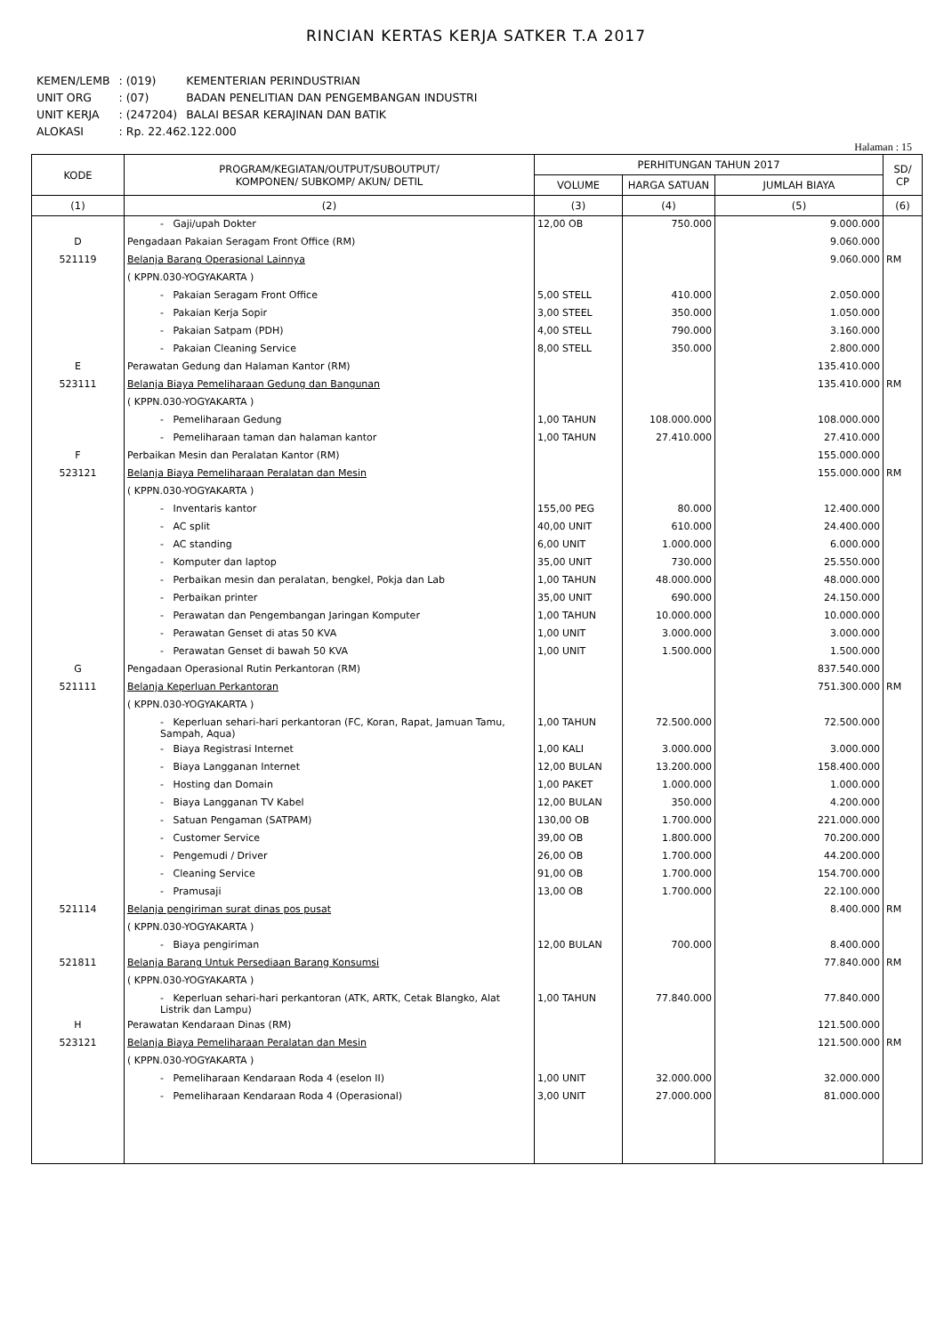RINCIAN KERTAS KERJA SATKER T.A 2017
| KEMEN/LEMB | : (019) | KEMENTERIAN PERINDUSTRIAN |
| UNIT ORG | : (07) | BADAN PENELITIAN DAN PENGEMBANGAN INDUSTRI |
| UNIT KERJA | : (247204) | BALAI BESAR KERAJINAN DAN BATIK |
| ALOKASI | : Rp. 22.462.122.000 | |
Halaman : 15
| KODE | PROGRAM/KEGIATAN/OUTPUT/SUBOUTPUT/ KOMPONEN/ SUBKOMP/ AKUN/ DETIL | PERHITUNGAN TAHUN 2017 | | | SD/ CP |
| --- | --- | --- | --- | --- | --- |
| | | VOLUME | HARGA SATUAN | JUMLAH BIAYA | |
| (1) | (2) | (3) | (4) | (5) | (6) |
| | - Gaji/upah Dokter | 12,00 OB | 750.000 | 9.000.000 | |
| D | Pengadaan Pakaian Seragam Front Office (RM) | | | 9.060.000 | |
| 521119 | Belanja Barang Operasional Lainnya | | | 9.060.000 | RM |
| | ( KPPN.030-YOGYAKARTA ) | | | | |
| | - Pakaian Seragam Front Office | 5,00 STELL | 410.000 | 2.050.000 | |
| | - Pakaian Kerja Sopir | 3,00 STEEL | 350.000 | 1.050.000 | |
| | - Pakaian Satpam (PDH) | 4,00 STELL | 790.000 | 3.160.000 | |
| | - Pakaian Cleaning Service | 8,00 STELL | 350.000 | 2.800.000 | |
| E | Perawatan Gedung dan Halaman Kantor (RM) | | | 135.410.000 | |
| 523111 | Belanja Biaya Pemeliharaan Gedung dan Bangunan | | | 135.410.000 | RM |
| | ( KPPN.030-YOGYAKARTA ) | | | | |
| | - Pemeliharaan Gedung | 1,00 TAHUN | 108.000.000 | 108.000.000 | |
| | - Pemeliharaan taman dan halaman kantor | 1,00 TAHUN | 27.410.000 | 27.410.000 | |
| F | Perbaikan Mesin dan Peralatan Kantor (RM) | | | 155.000.000 | |
| 523121 | Belanja Biaya Pemeliharaan Peralatan dan Mesin | | | 155.000.000 | RM |
| | ( KPPN.030-YOGYAKARTA ) | | | | |
| | - Inventaris kantor | 155,00 PEG | 80.000 | 12.400.000 | |
| | - AC split | 40,00 UNIT | 610.000 | 24.400.000 | |
| | - AC standing | 6,00 UNIT | 1.000.000 | 6.000.000 | |
| | - Komputer dan laptop | 35,00 UNIT | 730.000 | 25.550.000 | |
| | - Perbaikan mesin dan peralatan, bengkel, Pokja dan Lab | 1,00 TAHUN | 48.000.000 | 48.000.000 | |
| | - Perbaikan printer | 35,00 UNIT | 690.000 | 24.150.000 | |
| | - Perawatan dan Pengembangan Jaringan Komputer | 1,00 TAHUN | 10.000.000 | 10.000.000 | |
| | - Perawatan Genset di atas 50 KVA | 1,00 UNIT | 3.000.000 | 3.000.000 | |
| | - Perawatan Genset di bawah 50 KVA | 1,00 UNIT | 1.500.000 | 1.500.000 | |
| G | Pengadaan Operasional Rutin Perkantoran (RM) | | | 837.540.000 | |
| 521111 | Belanja Keperluan Perkantoran | | | 751.300.000 | RM |
| | ( KPPN.030-YOGYAKARTA ) | | | | |
| | - Keperluan sehari-hari perkantoran (FC, Koran, Rapat, Jamuan Tamu, Sampah, Aqua) | 1,00 TAHUN | 72.500.000 | 72.500.000 | |
| | - Biaya Registrasi Internet | 1,00 KALI | 3.000.000 | 3.000.000 | |
| | - Biaya Langganan Internet | 12,00 BULAN | 13.200.000 | 158.400.000 | |
| | - Hosting dan Domain | 1,00 PAKET | 1.000.000 | 1.000.000 | |
| | - Biaya Langganan TV Kabel | 12,00 BULAN | 350.000 | 4.200.000 | |
| | - Satuan Pengaman (SATPAM) | 130,00 OB | 1.700.000 | 221.000.000 | |
| | - Customer Service | 39,00 OB | 1.800.000 | 70.200.000 | |
| | - Pengemudi / Driver | 26,00 OB | 1.700.000 | 44.200.000 | |
| | - Cleaning Service | 91,00 OB | 1.700.000 | 154.700.000 | |
| | - Pramusaji | 13,00 OB | 1.700.000 | 22.100.000 | |
| 521114 | Belanja pengiriman surat dinas pos pusat | | | 8.400.000 | RM |
| | ( KPPN.030-YOGYAKARTA ) | | | | |
| | - Biaya pengiriman | 12,00 BULAN | 700.000 | 8.400.000 | |
| 521811 | Belanja Barang Untuk Persediaan Barang Konsumsi | | | 77.840.000 | RM |
| | ( KPPN.030-YOGYAKARTA ) | | | | |
| | - Keperluan sehari-hari perkantoran (ATK, ARTK, Cetak Blangko, Alat Listrik dan Lampu) | 1,00 TAHUN | 77.840.000 | 77.840.000 | |
| H | Perawatan Kendaraan Dinas (RM) | | | 121.500.000 | |
| 523121 | Belanja Biaya Pemeliharaan Peralatan dan Mesin | | | 121.500.000 | RM |
| | ( KPPN.030-YOGYAKARTA ) | | | | |
| | - Pemeliharaan Kendaraan Roda 4 (eselon II) | 1,00 UNIT | 32.000.000 | 32.000.000 | |
| | - Pemeliharaan Kendaraan Roda 4 (Operasional) | 3,00 UNIT | 27.000.000 | 81.000.000 | |